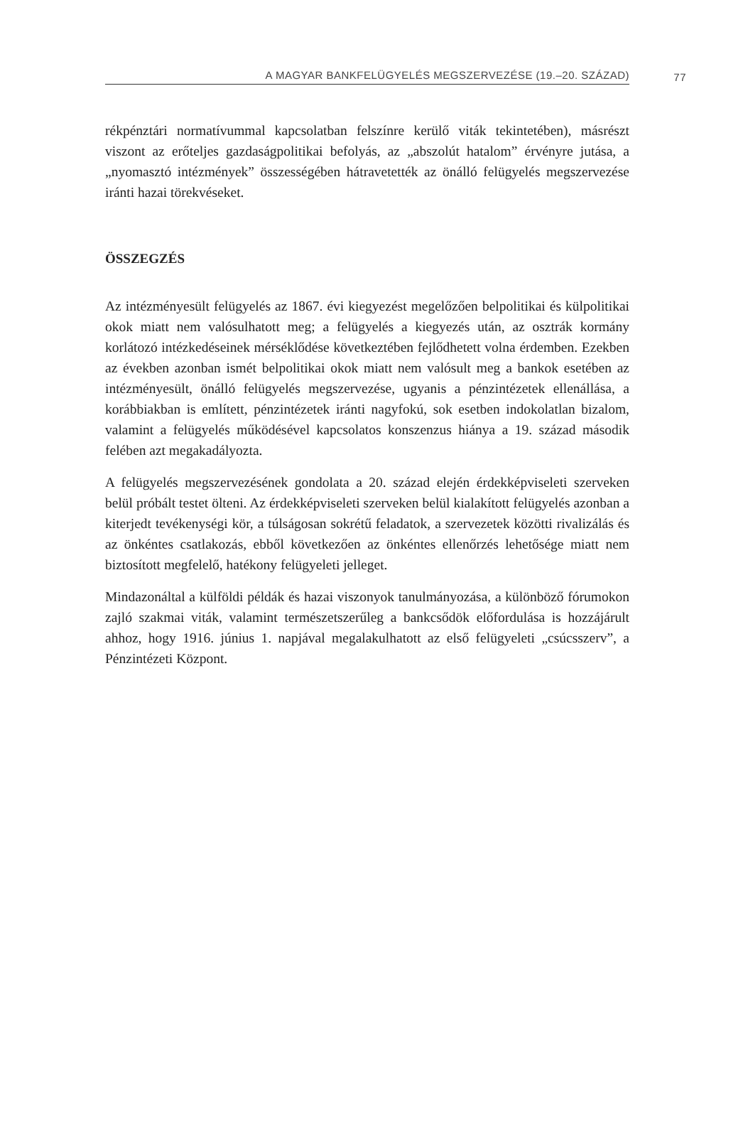A MAGYAR BANKFELÜGYELÉS MEGSZERVEZÉSE (19.–20. SZÁZAD) 77
rékpénztári normatívummal kapcsolatban felszínre kerülő viták tekintetében), másrészt viszont az erőteljes gazdaságpolitikai befolyás, az „abszolút hatalom” érvényre jutása, a „nyomasztó intézmények” összességében hátravetették az önálló felügyelés megszervezése iránti hazai törekvéseket.
ÖSSZEGZÉS
Az intézményesült felügyelés az 1867. évi kiegyezést megelőzően belpolitikai és külpolitikai okok miatt nem valósulhatott meg; a felügyelés a kiegyezés után, az osztrák kormány korlátozó intézkedéseinek mérséklődése következtében fejlődhetett volna érdemben. Ezekben az években azonban ismét belpolitikai okok miatt nem valósult meg a bankok esetében az intézményesült, önálló felügyelés megszervezése, ugyanis a pénzintézetek ellenállása, a korábbiakban is említett, pénzintézetek iránti nagyfokú, sok esetben indokolatlan bizalom, valamint a felügyelés működésével kapcsolatos konszenzus hiánya a 19. század második felében azt megakadályozta.
A felügyelés megszervezésének gondolata a 20. század elején érdekképviseleti szerveken belül próbált testet ölteni. Az érdekképviseleti szerveken belül kialakított felügyelés azonban a kiterjedt tevékenységi kör, a túlságosan sokrétű feladatok, a szervezetek közötti rivalizálás és az önkéntes csatlakozás, ebből következően az önkéntes ellenőrzés lehetősége miatt nem biztosított megfelelő, hatékony felügyeleti jelleget.
Mindazonáltal a külföldi példák és hazai viszonyok tanulmányozása, a különböző fórumokon zajló szakmai viták, valamint természetszerűleg a bankcsődök előfordulása is hozzájárult ahhoz, hogy 1916. június 1. napjával megalakulhatott az első felügyeleti „csúcsszerv”, a Pénzintézeti Központ.